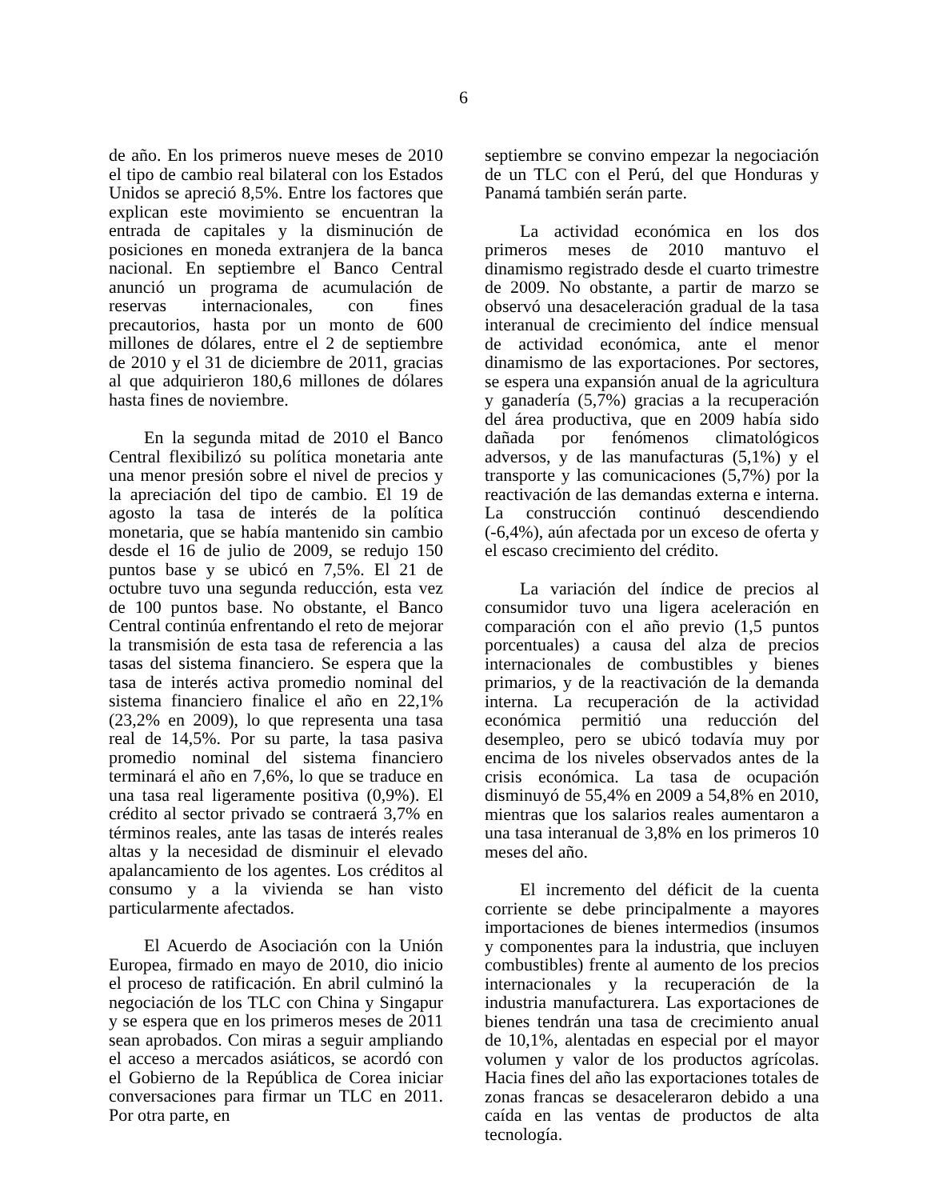6
de año. En los primeros nueve meses de 2010 el tipo de cambio real bilateral con los Estados Unidos se apreció 8,5%. Entre los factores que explican este movimiento se encuentran la entrada de capitales y la disminución de posiciones en moneda extranjera de la banca nacional. En septiembre el Banco Central anunció un programa de acumulación de reservas internacionales, con fines precautorios, hasta por un monto de 600 millones de dólares, entre el 2 de septiembre de 2010 y el 31 de diciembre de 2011, gracias al que adquirieron 180,6 millones de dólares hasta fines de noviembre.
En la segunda mitad de 2010 el Banco Central flexibilizó su política monetaria ante una menor presión sobre el nivel de precios y la apreciación del tipo de cambio. El 19 de agosto la tasa de interés de la política monetaria, que se había mantenido sin cambio desde el 16 de julio de 2009, se redujo 150 puntos base y se ubicó en 7,5%. El 21 de octubre tuvo una segunda reducción, esta vez de 100 puntos base. No obstante, el Banco Central continúa enfrentando el reto de mejorar la transmisión de esta tasa de referencia a las tasas del sistema financiero. Se espera que la tasa de interés activa promedio nominal del sistema financiero finalice el año en 22,1% (23,2% en 2009), lo que representa una tasa real de 14,5%. Por su parte, la tasa pasiva promedio nominal del sistema financiero terminará el año en 7,6%, lo que se traduce en una tasa real ligeramente positiva (0,9%). El crédito al sector privado se contraerá 3,7% en términos reales, ante las tasas de interés reales altas y la necesidad de disminuir el elevado apalancamiento de los agentes. Los créditos al consumo y a la vivienda se han visto particularmente afectados.
El Acuerdo de Asociación con la Unión Europea, firmado en mayo de 2010, dio inicio el proceso de ratificación. En abril culminó la negociación de los TLC con China y Singapur y se espera que en los primeros meses de 2011 sean aprobados. Con miras a seguir ampliando el acceso a mercados asiáticos, se acordó con el Gobierno de la República de Corea iniciar conversaciones para firmar un TLC en 2011. Por otra parte, en
septiembre se convino empezar la negociación de un TLC con el Perú, del que Honduras y Panamá también serán parte.
La actividad económica en los dos primeros meses de 2010 mantuvo el dinamismo registrado desde el cuarto trimestre de 2009. No obstante, a partir de marzo se observó una desaceleración gradual de la tasa interanual de crecimiento del índice mensual de actividad económica, ante el menor dinamismo de las exportaciones. Por sectores, se espera una expansión anual de la agricultura y ganadería (5,7%) gracias a la recuperación del área productiva, que en 2009 había sido dañada por fenómenos climatológicos adversos, y de las manufacturas (5,1%) y el transporte y las comunicaciones (5,7%) por la reactivación de las demandas externa e interna. La construcción continuó descendiendo (-6,4%), aún afectada por un exceso de oferta y el escaso crecimiento del crédito.
La variación del índice de precios al consumidor tuvo una ligera aceleración en comparación con el año previo (1,5 puntos porcentuales) a causa del alza de precios internacionales de combustibles y bienes primarios, y de la reactivación de la demanda interna. La recuperación de la actividad económica permitió una reducción del desempleo, pero se ubicó todavía muy por encima de los niveles observados antes de la crisis económica. La tasa de ocupación disminuyó de 55,4% en 2009 a 54,8% en 2010, mientras que los salarios reales aumentaron a una tasa interanual de 3,8% en los primeros 10 meses del año.
El incremento del déficit de la cuenta corriente se debe principalmente a mayores importaciones de bienes intermedios (insumos y componentes para la industria, que incluyen combustibles) frente al aumento de los precios internacionales y la recuperación de la industria manufacturera. Las exportaciones de bienes tendrán una tasa de crecimiento anual de 10,1%, alentadas en especial por el mayor volumen y valor de los productos agrícolas. Hacia fines del año las exportaciones totales de zonas francas se desaceleraron debido a una caída en las ventas de productos de alta tecnología.